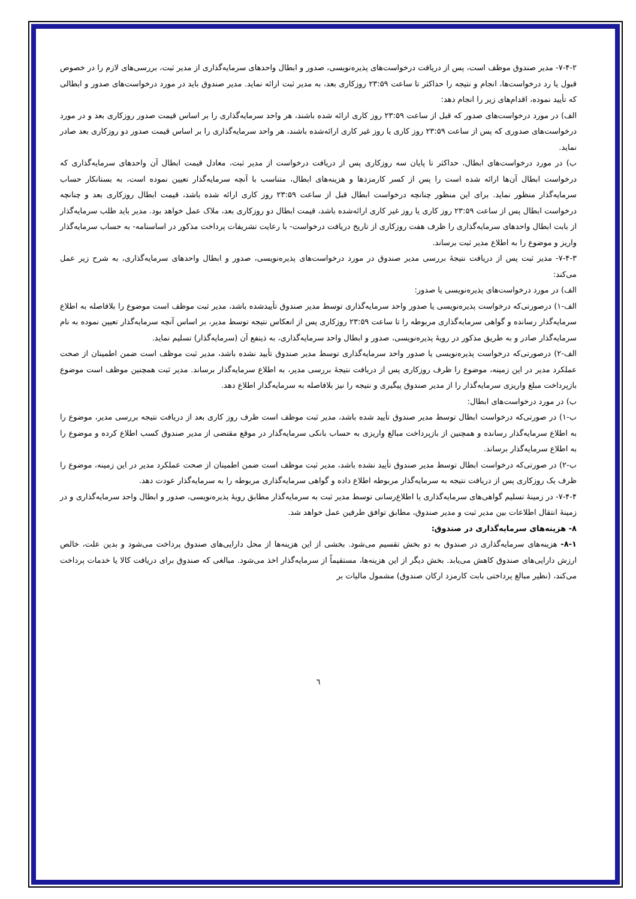۷-۴-۲- مدیر صندوق موظف است، پس از دریافت درخواست‌های پذیره‌نویسی، صدور و ابطال واحدهای سرمایه‌گذاری از مدیر ثبت، بررسی‌های لازم را در خصوص قبول یا رد درخواست‌ها، انجام و نتیجه را حداکثر تا ساعت ۲۳:۵۹ روزکاری بعد، به مدیر ثبت ارائه نماید. مدیر صندوق باید در مورد درخواست‌های صدور و ابطالی که تأیید نموده، اقدام‌های زیر را انجام دهد:
الف) در مورد درخواست‌های صدور که قبل از ساعت ۲۳:۵۹ روز کاری ارائه شده باشند، هر واحد سرمایه‌گذاری را بر اساس قیمت صدور روزکاری بعد و در مورد درخواست‌های صدوری که پس از ساعت ۲۳:۵۹ روز کاری یا روز غیر کاری ارائه‌شده باشند، هر واحد سرمایه‌گذاری را بر اساس قیمت صدور دو روزکاری بعد صادر نماید.
ب) در مورد درخواست‌های ابطال، حداکثر تا پایان سه روزکاری پس از دریافت درخواست از مدیر ثبت، معادل قیمت ابطال آن واحدهای سرمایه‌گذاری که درخواست ابطال آن‌ها ارائه شده است را پس از کسر کارمزدها و هزینه‌های ابطال، متناسب با آنچه سرمایه‌گذار تعیین نموده است، به بستانکار حساب سرمایه‌گذار منظور نماید. برای این منظور چنانچه درخواست ابطال قبل از ساعت ۲۳:۵۹ روز کاری ارائه شده باشد، قیمت ابطال روزکاری بعد و چنانچه درخواست ابطال پس از ساعت ۲۳:۵۹ روز کاری یا روز غیر کاری ارائه‌شده باشد، قیمت ابطال دو روزکاری بعد، ملاک عمل خواهد بود. مدیر باید طلب سرمایه‌گذار از بابت ابطال واحدهای سرمایه‌گذاری را ظرف هفت روزکاری از تاریخ دریافت درخواست- با رعایت تشریفات پرداخت مذکور در اساسنامه- به حساب سرمایه‌گذار واریز و موضوع را به اطلاع مدیر ثبت برساند.
۷-۴-۳- مدیر ثبت پس از دریافت نتیجهٔ بررسی مدیر صندوق در مورد درخواست‌های پذیره‌نویسی، صدور و ابطال واحدهای سرمایه‌گذاری، به شرح زیر عمل می‌کند:
الف) در مورد درخواست‌های پذیره‌نویسی یا صدور:
الف-۱) درصورتی‌که درخواست پذیره‌نویسی یا صدور واحد سرمایه‌گذاری توسط مدیر صندوق تأییدشده باشد، مدیر ثبت موظف است موضوع را بلافاصله به اطلاع سرمایه‌گذار رسانده و گواهی سرمایه‌گذاری مربوطه را تا ساعت ۲۳:۵۹ روزکاری پس از انعکاس نتیجه توسط مدیر، بر اساس آنچه سرمایه‌گذار تعیین نموده به نام سرمایه‌گذار صادر و به طریق مذکور در رویهٔ پذیره‌نویسی، صدور و ابطال واحد سرمایه‌گذاری، به ذینفع آن (سرمایه‌گذار) تسلیم نماید.
الف-۲) درصورتی‌که درخواست پذیره‌نویسی یا صدور واحد سرمایه‌گذاری توسط مدیر صندوق تأیید نشده باشد، مدیر ثبت موظف است ضمن اطمینان از صحت عملکرد مدیر در این زمینه، موضوع را ظرف روزکاری پس از دریافت نتیجهٔ بررسی مدیر، به اطلاع سرمایه‌گذار برساند. مدیر ثبت همچنین موظف است موضوع بازپرداخت مبلغ واریزی سرمایه‌گذار را از مدیر صندوق پیگیری و نتیجه را نیز بلافاصله به سرمایه‌گذار اطلاع دهد.
ب) در مورد درخواست‌های ابطال:
ب-۱) در صورتی‌که درخواست ابطال توسط مدیر صندوق تأیید شده باشد، مدیر ثبت موظف است ظرف روز کاری بعد از دریافت نتیجه بررسی مدیر، موضوع را به اطلاع سرمایه‌گذار رسانده و همچنین از بازپرداخت مبالغ واریزی به حساب بانکی سرمایه‌گذار در موقع مقتضی از مدیر صندوق کسب اطلاع کرده و موضوع را به اطلاع سرمایه‌گذار برساند.
ب-۲) در صورتی‌که درخواست ابطال توسط مدیر صندوق تأیید نشده باشد، مدیر ثبت موظف است ضمن اطمینان از صحت عملکرد مدیر در این زمینه، موضوع را ظرف یک روزکاری پس از دریافت نتیجه به سرمایه‌گذار مربوطه اطلاع داده و گواهی سرمایه‌گذاری مربوطه را به سرمایه‌گذار عودت دهد.
۷-۴-۴- در زمینهٔ تسلیم گواهی‌های سرمایه‌گذاری یا اطلاع‌رسانی توسط مدیر ثبت به سرمایه‌گذار مطابق رویهٔ پذیره‌نویسی، صدور و ابطال واحد سرمایه‌گذاری و در زمینهٔ انتقال اطلاعات بین مدیر ثبت و مدیر صندوق، مطابق توافق طرفین عمل خواهد شد.
۸- هزینه‌های سرمایه‌گذاری در صندوق:
۸-۱- هزینه‌های سرمایه‌گذاری در صندوق به دو بخش تقسیم می‌شود. بخشی از این هزینه‌ها از محل دارایی‌های صندوق پرداخت می‌شود و بدین علت، خالص ارزش دارایی‌های صندوق کاهش می‌یابد. بخش دیگر از این هزینه‌ها، مستقیماً از سرمایه‌گذار اخذ می‌شود. مبالغی که صندوق برای دریافت کالا یا خدمات پرداخت می‌کند، (نظیر مبالغ پرداختی بابت کارمزد ارکان صندوق) مشمول مالیات بر
٦